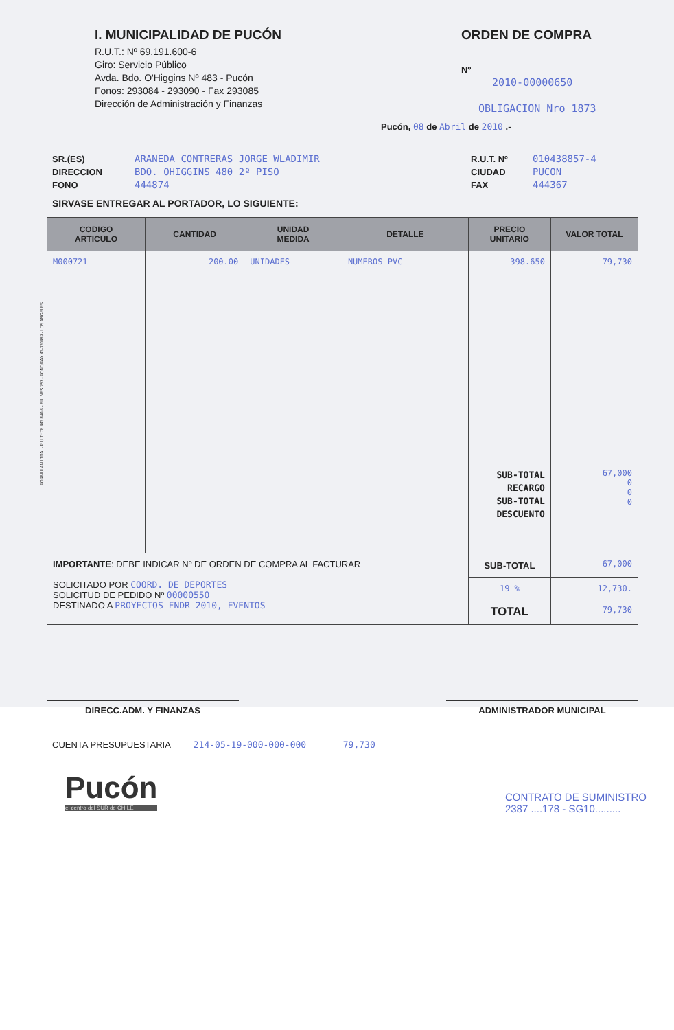I. MUNICIPALIDAD DE PUCÓN
R.U.T.: Nº 69.191.600-6
Giro: Servicio Público
Avda. Bdo. O'Higgins Nº 483 - Pucón
Fonos: 293084 - 293090 - Fax 293085
Dirección de Administración y Finanzas
ORDEN DE COMPRA
Nº
2010-00000650
OBLIGACION Nro 1873
Pucón, 08 de Abril de 2010 .-
SR.(ES)
DIRECCION
FONO
ARANEDA CONTRERAS JORGE WLADIMIR
BDO. OHIGGINS 480 2º PISO
444874
R.U.T. Nº
CIUDAD
FAX
010438857-4
PUCON
444367
SIRVASE ENTREGAR AL PORTADOR, LO SIGUIENTE:
| CODIGO ARTICULO | CANTIDAD | UNIDAD MEDIDA | DETALLE | PRECIO UNITARIO | VALOR TOTAL |
| --- | --- | --- | --- | --- | --- |
| M000721 | 200.00 | UNIDADES | NUMEROS PVC | 398.650 SUB-TOTAL RECARGO SUB-TOTAL DESCUENTO | 79,730 67,000 0 0 0 |
| IMPORTANTE : DEBE INDICAR Nº DE ORDEN DE COMPRA AL FACTURAR SOLICITADO POR COORD. DE DEPORTES SOLICITUD DE PEDIDO Nº 00000550 DESTINADO A PROYECTOS FNDR 2010, EVENTOS | | | | SUB-TOTAL | 67,000 |
| | | | | 19 % | 12,730. |
| | | | | TOTAL | 79,730 |
DIRECC.ADM. Y FINANZAS ADMINISTRADOR MUNICIPAL
CUENTA PRESUPUESTARIA 214-05-19-000-000-000 79,730
Pucón
el centro del SUR de CHILE
CONTRATO DE SUMINISTRO
2387 ....178 - SG10.........
FORMULAN LTDA. - R.U.T.: 78.443.840-6 - BULNES 757 - FONO/FAX 43-320489 - LOS ANGELES